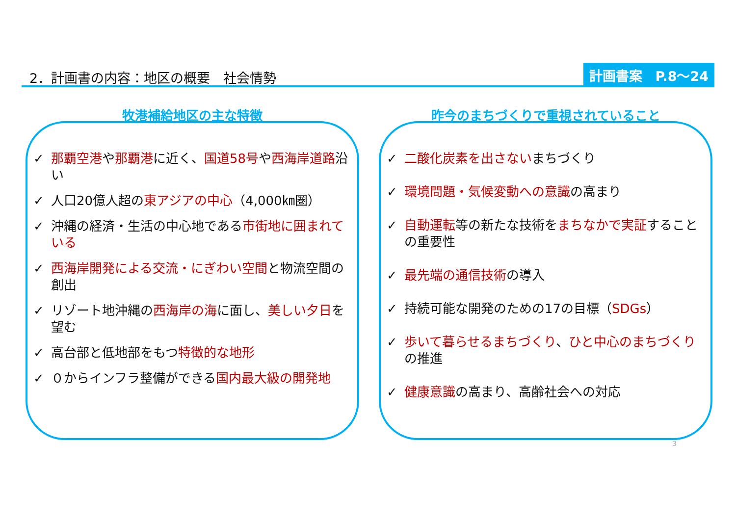2．計画書の内容：地区の概要　社会情勢
計画書案　P.8～24
牧港補給地区の主な特徴
✓ 那覇空港や那覇港に近く、国道58号や西海岸道路沿い
✓ 人口20億人超の東アジアの中心（4,000㎞圏）
✓ 沖縄の経済・生活の中心地である市街地に囲まれている
✓ 西海岸開発による交流・にぎわい空間と物流空間の創出
✓ リゾート地沖縄の西海岸の海に面し、美しい夕日を望む
✓ 高台部と低地部をもつ特徴的な地形
✓ ０からインフラ整備ができる国内最大級の開発地
昨今のまちづくりで重視されていること
✓ 二酸化炭素を出さないまちづくり
✓ 環境問題・気候変動への意識の高まり
✓ 自動運転等の新たな技術をまちなかで実証することの重要性
✓ 最先端の通信技術の導入
✓ 持続可能な開発のための17の目標（SDGs）
✓ 歩いて暮らせるまちづくり、ひと中心のまちづくりの推進
✓ 健康意識の高まり、高齢社会への対応
3